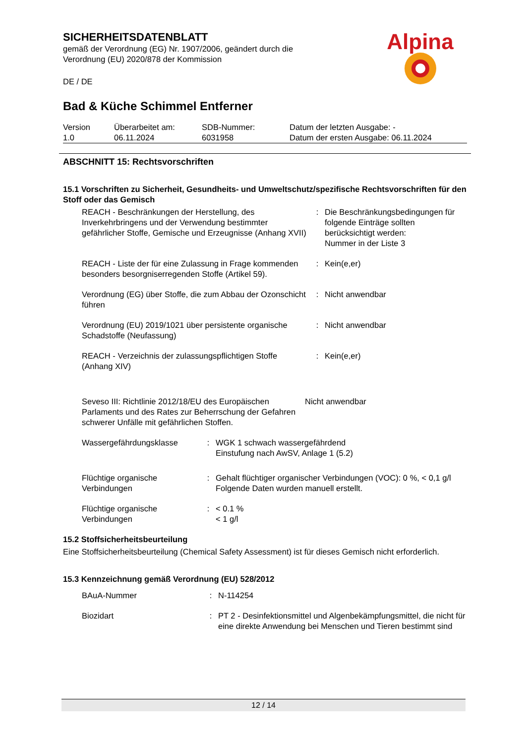Alpina
SICHERHEITSDATENBLATT
gemäß der Verordnung (EG) Nr. 1907/2006, geändert durch die
Verordnung (EU) 2020/878 der Kommission
DE / DE
Bad & Küche Schimmel Entferner
| Version 1.0 | Überarbeitet am: 06.11.2024 | SDB-Nummer: 6031958 | Datum der letzten Ausgabe: - Datum der ersten Ausgabe: 06.11.2024 |
ABSCHNITT 15: Rechtsvorschriften
15.1 Vorschriften zu Sicherheit, Gesundheits- und Umweltschutz/spezifische Rechtsvorschriften für den Stoff oder das Gemisch
| REACH - Beschränkungen der Herstellung, des Inverkehrbringens und der Verwendung bestimmter gefährlicher Stoffe, Gemische und Erzeugnisse (Anhang XVII) | : | Die Beschränkungsbedingungen für folgende Einträge sollten berücksichtigt werden: Nummer in der Liste 3 |
| REACH - Liste der für eine Zulassung in Frage kommenden besonders besorgniserregenden Stoffe (Artikel 59). | : | Kein(e,er) |
| Verordnung (EG) über Stoffe, die zum Abbau der Ozonschicht führen | : | Nicht anwendbar |
| Verordnung (EU) 2019/1021 über persistente organische Schadstoffe (Neufassung) | : | Nicht anwendbar |
| REACH - Verzeichnis der zulassungspflichtigen Stoffe (Anhang XIV) | : | Kein(e,er) |
| Seveso III: Richtlinie 2012/18/EU des Europäischen Parlaments und des Rates zur Beherrschung der Gefahren schwerer Unfälle mit gefährlichen Stoffen. | Nicht anwendbar |
| Wassergefährdungsklasse | : | WGK 1 schwach wassergefährdend Einstufung nach AwSV, Anlage 1 (5.2) |
| Flüchtige organische Verbindungen | : | Gehalt flüchtiger organischer Verbindungen (VOC): 0 %, < 0,1 g/l Folgende Daten wurden manuell erstellt. |
| Flüchtige organische Verbindungen | : | < 0.1 % < 1 g/l |
15.2 Stoffsicherheitsbeurteilung
Eine Stoffsicherheitsbeurteilung (Chemical Safety Assessment) ist für dieses Gemisch nicht erforderlich.
15.3 Kennzeichnung gemäß Verordnung (EU) 528/2012
| BAuA-Nummer | : | N-114254 |
| Biozidart | : | PT 2 - Desinfektionsmittel und Algenbekämpfungsmittel, die nicht für eine direkte Anwendung bei Menschen und Tieren bestimmt sind |
12 / 14